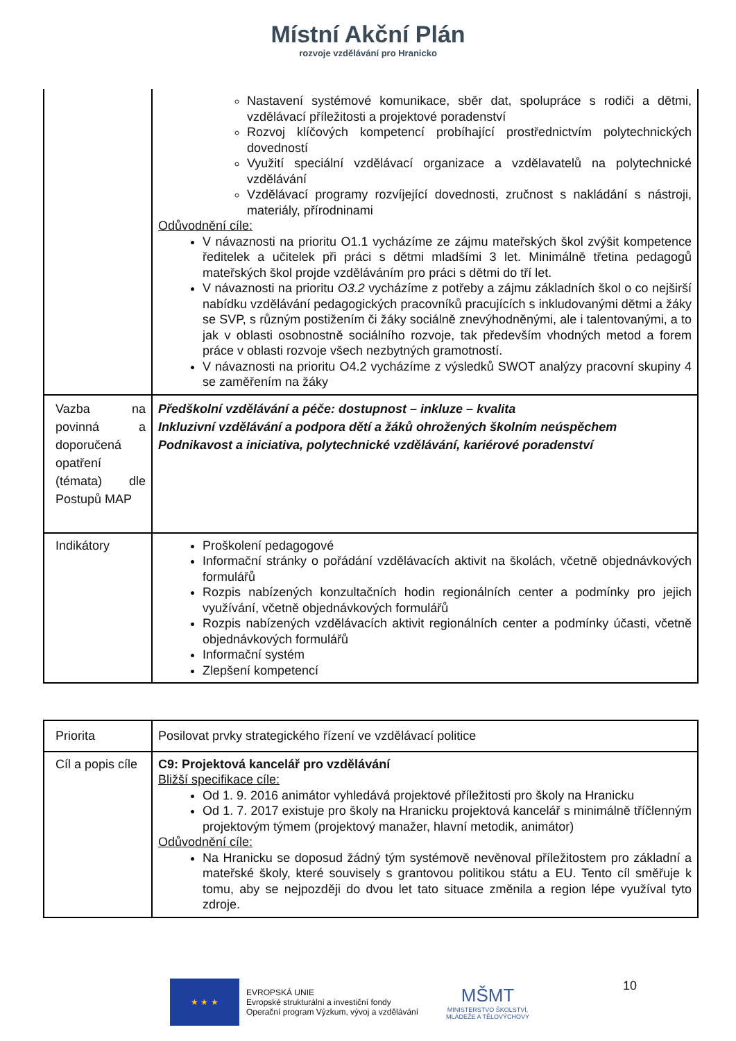Místní Akční Plán
rozvoje vzdělávání pro Hranicko
| | Nastavení systémové komunikace, sběr dat, spolupráce s rodiči a dětmi, vzdělávací příležitosti a projektové poradenství Rozvoj klíčových kompetencí probíhající prostřednictvím polytechnických dovedností Využití speciální vzdělávací organizace a vzdělavatelů na polytechnické vzdělávání Vzdělávací programy rozvíjející dovednosti, zručnost s nakládání s nástroji, materiály, přírodninami Odůvodnění cíle: V návaznosti na prioritu O1.1 vycházíme ze zájmu mateřských škol zvýšit kompetence ředitelek a učitelek při práci s dětmi mladšími 3 let. Minimálně třetina pedagogů mateřských škol projde vzděláváním pro práci s dětmi do tří let. V návaznosti na prioritu O3.2 vycházíme z potřeby a zájmu základních škol o co nejširší nabídku vzdělávání pedagogických pracovníků pracujících s inkludovanými dětmi a žáky se SVP, s různým postižením či žáky sociálně znevýhodněnými, ale i talentovanými, a to jak v oblasti osobnostně sociálního rozvoje, tak především vhodných metod a forem práce v oblasti rozvoje všech nezbytných gramotností. V návaznosti na prioritu O4.2 vycházíme z výsledků SWOT analýzy pracovní skupiny 4 se zaměřením na žáky |
| Vazba na povinná a doporučená opatření (témata) dle Postupů MAP | Předškolní vzdělávání a péče: dostupnost – inkluze – kvalita Inkluzivní vzdělávání a podpora dětí a žáků ohrožených školním neúspěchem Podnikavost a iniciativa, polytechnické vzdělávání, kariérové poradenství |
| Indikátory | Proškolení pedagogové Informační stránky o pořádání vzdělávacích aktivit na školách, včetně objednávkových formulářů Rozpis nabízených konzultačních hodin regionálních center a podmínky pro jejich využívání, včetně objednávkových formulářů Rozpis nabízených vzdělávacích aktivit regionálních center a podmínky účasti, včetně objednávkových formulářů Informační systém Zlepšení kompetencí |
| Priorita | Posilovat prvky strategického řízení ve vzdělávací politice |
| Cíl a popis cíle | C9: Projektová kancelář pro vzdělávání Bližší specifikace cíle: Od 1. 9. 2016 animátor vyhledává projektové příležitosti pro školy na Hranicku Od 1. 7. 2017 existuje pro školy na Hranicku projektová kancelář s minimálně tříčlenným projektovým týmem (projektový manažer, hlavní metodik, animátor) Odůvodnění cíle: Na Hranicku se doposud žádný tým systémově nevěnoval příležitostem pro základní a mateřské školy, které souvisely s grantovou politikou státu a EU. Tento cíl směřuje k tomu, aby se nejpozději do dvou let tato situace změnila a region lépe využíval tyto zdroje. |
★ ★ ★
EVROPSKÁ UNIE
Evropské strukturální a investiční fondy
Operační program Výzkum, vývoj a vzdělávání
MŠMT
MINISTERSTVO ŠKOLSTVÍ,
MLÁDEŽE A TĚLOVÝCHOVY
10